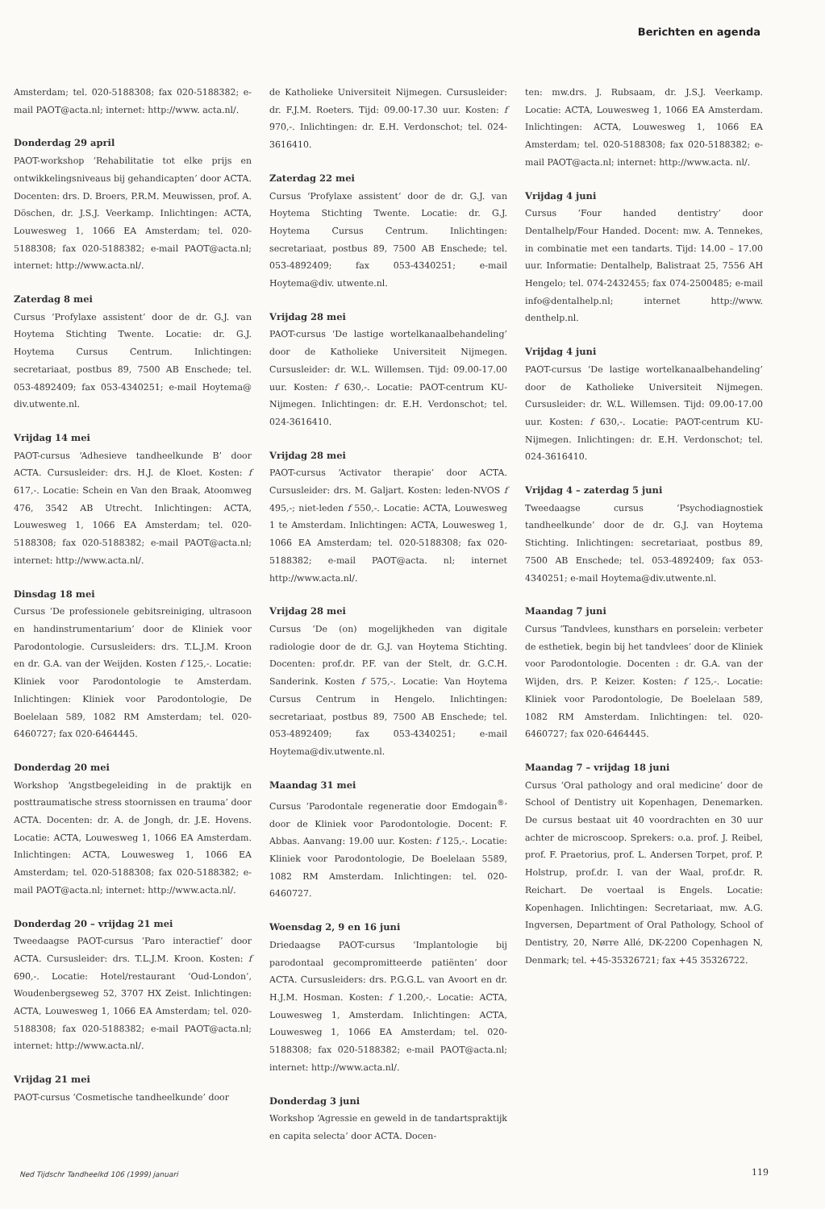Berichten en agenda
Amsterdam; tel. 020-5188308; fax 020-5188382; e-mail PAOT@acta.nl; internet: http://www. acta.nl/.
Donderdag 29 april
PAOT-workshop ‘Rehabilitatie tot elke prijs en ontwikkelingsniveaus bij gehandicapten’ door ACTA. Docenten: drs. D. Broers, P.R.M. Meuwissen, prof. A. Döschen, dr. J.S.J. Veerkamp. Inlichtingen: ACTA, Louwesweg 1, 1066 EA Amsterdam; tel. 020-5188308; fax 020-5188382; e-mail PAOT@acta.nl; internet: http://www.acta.nl/.
Zaterdag 8 mei
Cursus ‘Profylaxe assistent’ door de dr. G.J. van Hoytema Stichting Twente. Locatie: dr. G.J. Hoytema Cursus Centrum. Inlichtingen: secretariaat, postbus 89, 7500 AB Enschede; tel. 053-4892409; fax 053-4340251; e-mail Hoytema@ div.utwente.nl.
Vrijdag 14 mei
PAOT-cursus ‘Adhesieve tandheelkunde B’ door ACTA. Cursusleider: drs. H.J. de Kloet. Kosten: f 617,-. Locatie: Schein en Van den Braak, Atoomweg 476, 3542 AB Utrecht. Inlichtingen: ACTA, Louwesweg 1, 1066 EA Amsterdam; tel. 020-5188308; fax 020-5188382; e-mail PAOT@acta.nl; internet: http://www.acta.nl/.
Dinsdag 18 mei
Cursus ‘De professionele gebitsreiniging, ultrasoon en handinstrumentarium’ door de Kliniek voor Parodontologie. Cursusleiders: drs. T.L.J.M. Kroon en dr. G.A. van der Weijden. Kosten f 125,-. Locatie: Kliniek voor Parodontologie te Amsterdam. Inlichtingen: Kliniek voor Parodontologie, De Boelelaan 589, 1082 RM Amsterdam; tel. 020-6460727; fax 020-6464445.
Donderdag 20 mei
Workshop ‘Angstbegeleiding in de praktijk en posttraumatische stress stoornissen en trauma’ door ACTA. Docenten: dr. A. de Jongh, dr. J.E. Hovens. Locatie: ACTA, Louwesweg 1, 1066 EA Amsterdam. Inlichtingen: ACTA, Louwesweg 1, 1066 EA Amsterdam; tel. 020-5188308; fax 020-5188382; e-mail PAOT@acta.nl; internet: http://www.acta.nl/.
Donderdag 20 – vrijdag 21 mei
Tweedaagse PAOT-cursus ‘Paro interactief’ door ACTA. Cursusleider: drs. T.L.J.M. Kroon. Kosten: f 690,-. Locatie: Hotel/restaurant ‘Oud-London’, Woudenbergseweg 52, 3707 HX Zeist. Inlichtingen: ACTA, Louwesweg 1, 1066 EA Amsterdam; tel. 020-5188308; fax 020-5188382; e-mail PAOT@acta.nl; internet: http://www.acta.nl/.
Vrijdag 21 mei
PAOT-cursus ‘Cosmetische tandheelkunde’ door
de Katholieke Universiteit Nijmegen. Cursusleider: dr. F.J.M. Roeters. Tijd: 09.00-17.30 uur. Kosten: f 970,-. Inlichtingen: dr. E.H. Verdonschot; tel. 024-3616410.
Zaterdag 22 mei
Cursus ‘Profylaxe assistent’ door de dr. G.J. van Hoytema Stichting Twente. Locatie: dr. G.J. Hoytema Cursus Centrum. Inlichtingen: secretariaat, postbus 89, 7500 AB Enschede; tel. 053-4892409; fax 053-4340251; e-mail Hoytema@div. utwente.nl.
Vrijdag 28 mei
PAOT-cursus ‘De lastige wortelkanaalbehandeling’ door de Katholieke Universiteit Nijmegen. Cursusleider: dr. W.L. Willemsen. Tijd: 09.00-17.00 uur. Kosten: f 630,-. Locatie: PAOT-centrum KU-Nijmegen. Inlichtingen: dr. E.H. Verdonschot; tel. 024-3616410.
Vrijdag 28 mei
PAOT-cursus ‘Activator therapie’ door ACTA. Cursusleider: drs. M. Galjart. Kosten: leden-NVOS f 495,-; niet-leden f 550,-. Locatie: ACTA, Louwesweg 1 te Amsterdam. Inlichtingen: ACTA, Louwesweg 1, 1066 EA Amsterdam; tel. 020-5188308; fax 020-5188382; e-mail PAOT@acta. nl; internet http://www.acta.nl/.
Vrijdag 28 mei
Cursus ‘De (on) mogelijkheden van digitale radiologie door de dr. G.J. van Hoytema Stichting. Docenten: prof.dr. P.F. van der Stelt, dr. G.C.H. Sanderink. Kosten f 575,-. Locatie: Van Hoytema Cursus Centrum in Hengelo. Inlichtingen: secretariaat, postbus 89, 7500 AB Enschede; tel. 053-4892409; fax 053-4340251; e-mail Hoytema@div.utwente.nl.
Maandag 31 mei
Cursus ‘Parodontale regeneratie door Emdogain<sup>®</sup>’ door de Kliniek voor Parodontologie. Docent: F. Abbas. Aanvang: 19.00 uur. Kosten: f 125,-. Locatie: Kliniek voor Parodontologie, De Boelelaan 5589, 1082 RM Amsterdam. Inlichtingen: tel. 020-6460727.
Woensdag 2, 9 en 16 juni
Driedaagse PAOT-cursus ‘Implantologie bij parodontaal gecompromitteerde patiënten’ door ACTA. Cursusleiders: drs. P.G.G.L. van Avoort en dr. H.J.M. Hosman. Kosten: f 1.200,-. Locatie: ACTA, Louwesweg 1, Amsterdam. Inlichtingen: ACTA, Louwesweg 1, 1066 EA Amsterdam; tel. 020-5188308; fax 020-5188382; e-mail PAOT@acta.nl; internet: http://www.acta.nl/.
Donderdag 3 juni
Workshop ‘Agressie en geweld in de tandartspraktijk en capita selecta’ door ACTA. Docen-
ten: mw.drs. J. Rubsaam, dr. J.S.J. Veerkamp. Locatie: ACTA, Louwesweg 1, 1066 EA Amsterdam. Inlichtingen: ACTA, Louwesweg 1, 1066 EA Amsterdam; tel. 020-5188308; fax 020-5188382; e-mail PAOT@acta.nl; internet: http://www.acta. nl/.
Vrijdag 4 juni
Cursus ‘Four handed dentistry’ door Dentalhelp/Four Handed. Docent: mw. A. Tennekes, in combinatie met een tandarts. Tijd: 14.00 – 17.00 uur. Informatie: Dentalhelp, Balistraat 25, 7556 AH Hengelo; tel. 074-2432455; fax 074-2500485; e-mail info@dentalhelp.nl; internet http://www. denthelp.nl.
Vrijdag 4 juni
PAOT-cursus ‘De lastige wortelkanaalbehandeling’ door de Katholieke Universiteit Nijmegen. Cursusleider: dr. W.L. Willemsen. Tijd: 09.00-17.00 uur. Kosten: f 630,-. Locatie: PAOT-centrum KU-Nijmegen. Inlichtingen: dr. E.H. Verdonschot; tel. 024-3616410.
Vrijdag 4 – zaterdag 5 juni
Tweedaagse cursus ‘Psychodiagnostiek tandheelkunde’ door de dr. G.J. van Hoytema Stichting. Inlichtingen: secretariaat, postbus 89, 7500 AB Enschede; tel. 053-4892409; fax 053-4340251; e-mail Hoytema@div.utwente.nl.
Maandag 7 juni
Cursus ‘Tandvlees, kunsthars en porselein: verbeter de esthetiek, begin bij het tandvlees’ door de Kliniek voor Parodontologie. Docenten : dr. G.A. van der Wijden, drs. P. Keizer. Kosten: f 125,-. Locatie: Kliniek voor Parodontologie, De Boelelaan 589, 1082 RM Amsterdam. Inlichtingen: tel. 020-6460727; fax 020-6464445.
Maandag 7 – vrijdag 18 juni
Cursus ‘Oral pathology and oral medicine’ door de School of Dentistry uit Kopenhagen, Denemarken. De cursus bestaat uit 40 voordrachten en 30 uur achter de microscoop. Sprekers: o.a. prof. J. Reibel, prof. F. Praetorius, prof. L. Andersen Torpet, prof. P. Holstrup, prof.dr. I. van der Waal, prof.dr. R. Reichart. De voertaal is Engels. Locatie: Kopenhagen. Inlichtingen: Secretariaat, mw. A.G. Ingversen, Department of Oral Pathology, School of Dentistry, 20, Nørre Allé, DK-2200 Copenhagen N, Denmark; tel. +45-35326721; fax +45 35326722.
Ned Tijdschr Tandheelkd 106 (1999) januari
119